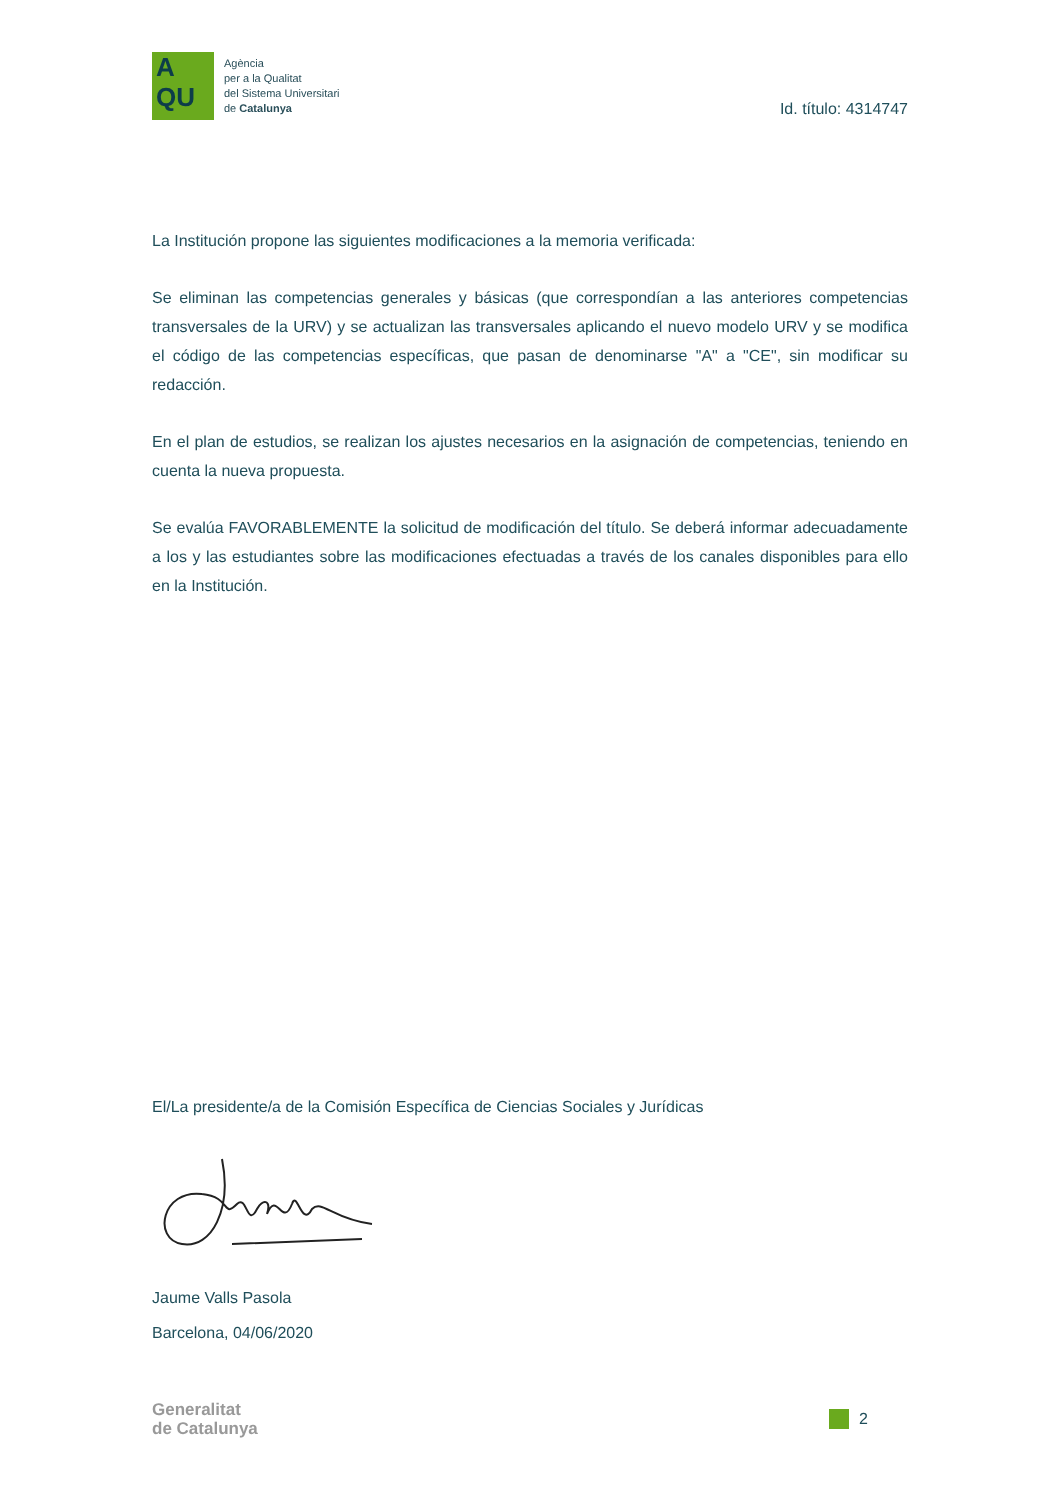A
QU
Agència
per a la Qualitat
del Sistema Universitari
de Catalunya
Id. título: 4314747
La Institución propone las siguientes modificaciones a la memoria verificada:
Se eliminan las competencias generales y básicas (que correspondían a las anteriores competencias transversales de la URV) y se actualizan las transversales aplicando el nuevo modelo URV y se modifica el código de las competencias específicas, que pasan de denominarse "A" a "CE", sin modificar su redacción.
En el plan de estudios, se realizan los ajustes necesarios en la asignación de competencias, teniendo en cuenta la nueva propuesta.
Se evalúa FAVORABLEMENTE la solicitud de modificación del título. Se deberá informar adecuadamente a los y las estudiantes sobre las modificaciones efectuadas a través de los canales disponibles para ello en la Institución.
El/La presidente/a de la Comisión Específica de Ciencias Sociales y Jurídicas
Jaume Valls Pasola
Barcelona, 04/06/2020
Generalitat
de Catalunya
2